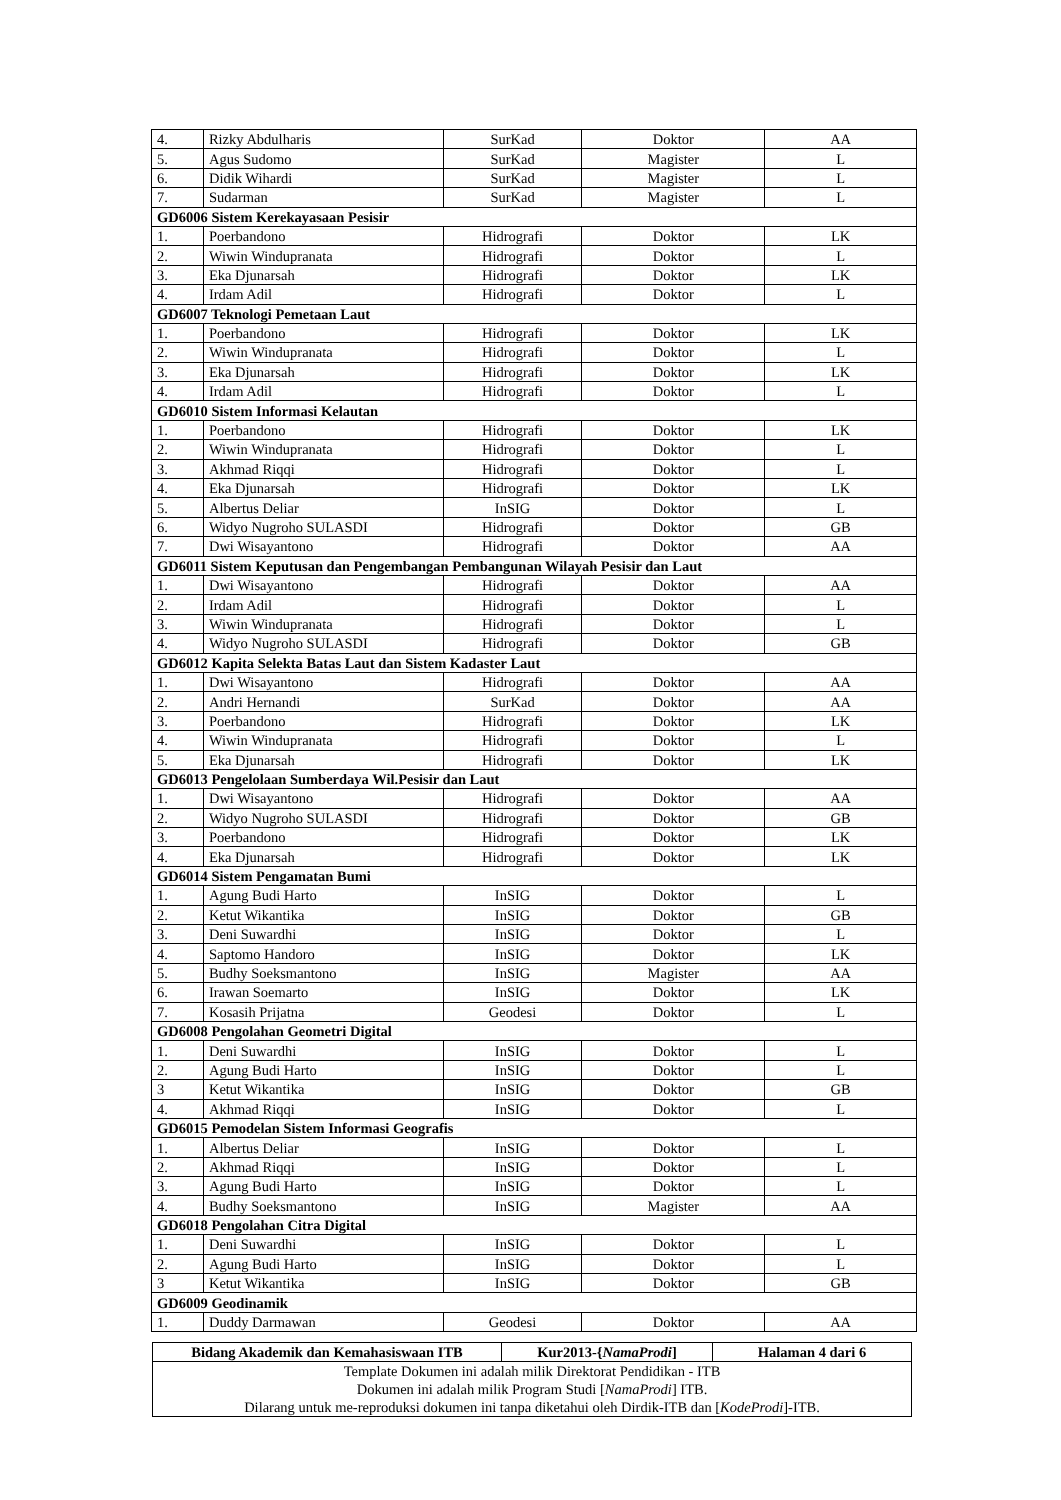| 4. | Rizky Abdulharis | SurKad | Doktor | AA |
| 5. | Agus Sudomo | SurKad | Magister | L |
| 6. | Didik Wihardi | SurKad | Magister | L |
| 7. | Sudarman | SurKad | Magister | L |
| GD6006 Sistem Kerekayasaan Pesisir | | | | |
| 1. | Poerbandono | Hidrografi | Doktor | LK |
| 2. | Wiwin Windupranata | Hidrografi | Doktor | L |
| 3. | Eka Djunarsah | Hidrografi | Doktor | LK |
| 4. | Irdam Adil | Hidrografi | Doktor | L |
| GD6007 Teknologi Pemetaan Laut | | | | |
| 1. | Poerbandono | Hidrografi | Doktor | LK |
| 2. | Wiwin Windupranata | Hidrografi | Doktor | L |
| 3. | Eka Djunarsah | Hidrografi | Doktor | LK |
| 4. | Irdam Adil | Hidrografi | Doktor | L |
| GD6010 Sistem Informasi Kelautan | | | | |
| 1. | Poerbandono | Hidrografi | Doktor | LK |
| 2. | Wiwin Windupranata | Hidrografi | Doktor | L |
| 3. | Akhmad Riqqi | Hidrografi | Doktor | L |
| 4. | Eka Djunarsah | Hidrografi | Doktor | LK |
| 5. | Albertus Deliar | InSIG | Doktor | L |
| 6. | Widyo Nugroho SULASDI | Hidrografi | Doktor | GB |
| 7. | Dwi Wisayantono | Hidrografi | Doktor | AA |
| GD6011 Sistem Keputusan dan Pengembangan Pembangunan Wilayah Pesisir dan Laut | | | | |
| 1. | Dwi Wisayantono | Hidrografi | Doktor | AA |
| 2. | Irdam Adil | Hidrografi | Doktor | L |
| 3. | Wiwin Windupranata | Hidrografi | Doktor | L |
| 4. | Widyo Nugroho SULASDI | Hidrografi | Doktor | GB |
| GD6012 Kapita Selekta Batas Laut dan Sistem Kadaster Laut | | | | |
| 1. | Dwi Wisayantono | Hidrografi | Doktor | AA |
| 2. | Andri Hernandi | SurKad | Doktor | AA |
| 3. | Poerbandono | Hidrografi | Doktor | LK |
| 4. | Wiwin Windupranata | Hidrografi | Doktor | L |
| 5. | Eka Djunarsah | Hidrografi | Doktor | LK |
| GD6013 Pengelolaan Sumberdaya Wil.Pesisir dan Laut | | | | |
| 1. | Dwi Wisayantono | Hidrografi | Doktor | AA |
| 2. | Widyo Nugroho SULASDI | Hidrografi | Doktor | GB |
| 3. | Poerbandono | Hidrografi | Doktor | LK |
| 4. | Eka Djunarsah | Hidrografi | Doktor | LK |
| GD6014 Sistem Pengamatan Bumi | | | | |
| 1. | Agung Budi Harto | InSIG | Doktor | L |
| 2. | Ketut Wikantika | InSIG | Doktor | GB |
| 3. | Deni Suwardhi | InSIG | Doktor | L |
| 4. | Saptomo Handoro | InSIG | Doktor | LK |
| 5. | Budhy Soeksmantono | InSIG | Magister | AA |
| 6. | Irawan Soemarto | InSIG | Doktor | LK |
| 7. | Kosasih Prijatna | Geodesi | Doktor | L |
| GD6008 Pengolahan Geometri Digital | | | | |
| 1. | Deni Suwardhi | InSIG | Doktor | L |
| 2. | Agung Budi Harto | InSIG | Doktor | L |
| 3 | Ketut Wikantika | InSIG | Doktor | GB |
| 4. | Akhmad Riqqi | InSIG | Doktor | L |
| GD6015 Pemodelan Sistem Informasi Geografis | | | | |
| 1. | Albertus Deliar | InSIG | Doktor | L |
| 2. | Akhmad Riqqi | InSIG | Doktor | L |
| 3. | Agung Budi Harto | InSIG | Doktor | L |
| 4. | Budhy Soeksmantono | InSIG | Magister | AA |
| GD6018 Pengolahan Citra Digital | | | | |
| 1. | Deni Suwardhi | InSIG | Doktor | L |
| 2. | Agung Budi Harto | InSIG | Doktor | L |
| 3 | Ketut Wikantika | InSIG | Doktor | GB |
| GD6009 Geodinamik | | | | |
| 1. | Duddy Darmawan | Geodesi | Doktor | AA |
| Bidang Akademik dan Kemahasiswaan ITB | Kur2013-{ NamaProdi ] | Halaman 4 dari 6 |
| Template Dokumen ini adalah milik Direktorat Pendidikan - ITB Dokumen ini adalah milik Program Studi [ NamaProdi ] ITB. Dilarang untuk me-reproduksi dokumen ini tanpa diketahui oleh Dirdik-ITB dan [ KodeProdi ]-ITB. | | |